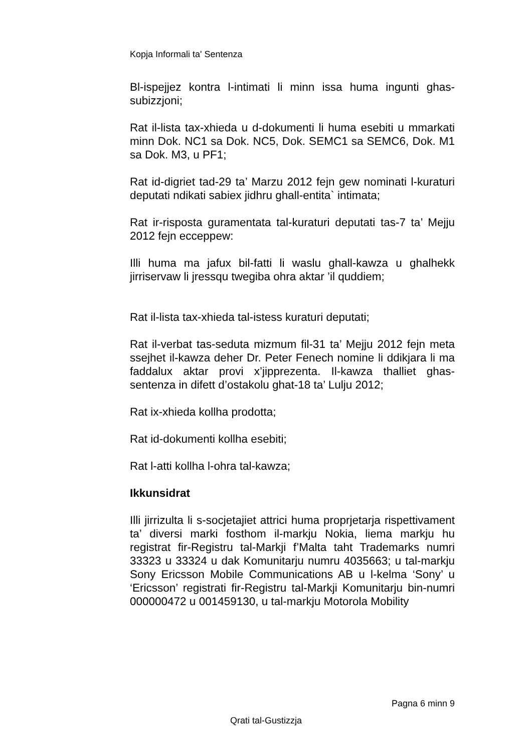Kopja Informali ta' Sentenza
Bl-ispejjez kontra l-intimati li minn issa huma ingunti ghas-subizzjoni;
Rat il-lista tax-xhieda u d-dokumenti li huma esebiti u mmarkati minn Dok. NC1 sa Dok. NC5, Dok. SEMC1 sa SEMC6, Dok. M1 sa Dok. M3, u PF1;
Rat id-digriet tad-29 ta’ Marzu 2012 fejn gew nominati l-kuraturi deputati ndikati sabiex jidhru ghall-entita` intimata;
Rat ir-risposta guramentata tal-kuraturi deputati tas-7 ta’ Mejju 2012 fejn ecceppew:
Illi huma ma jafux bil-fatti li waslu ghall-kawza u ghalhekk jirriservaw li jressqu twegiba ohra aktar ’il quddiem;
Rat il-lista tax-xhieda tal-istess kuraturi deputati;
Rat il-verbat tas-seduta mizmum fil-31 ta’ Mejju 2012 fejn meta ssejhet il-kawza deher Dr. Peter Fenech nomine li ddikjara li ma faddalux aktar provi x’jipprezenta. Il-kawza thalliet ghas-sentenza in difett d’ostakolu ghat-18 ta’ Lulju 2012;
Rat ix-xhieda kollha prodotta;
Rat id-dokumenti kollha esebiti;
Rat l-atti kollha l-ohra tal-kawza;
Ikkunsidrat
Illi jirrizulta li s-socjetajiet attrici huma proprjetarja rispettivament ta’ diversi marki fosthom il-markju Nokia, liema markju hu registrat fir-Registru tal-Markji f’Malta taht Trademarks numri 33323 u 33324 u dak Komunitarju numru 4035663; u tal-markju Sony Ericsson Mobile Communications AB u l-kelma ‘Sony’ u ‘Ericsson’ registrati fir-Registru tal-Markji Komunitarju bin-numri 000000472 u 001459130, u tal-markju Motorola Mobility
Pagna 6 minn 9
Qrati tal-Gustizzja